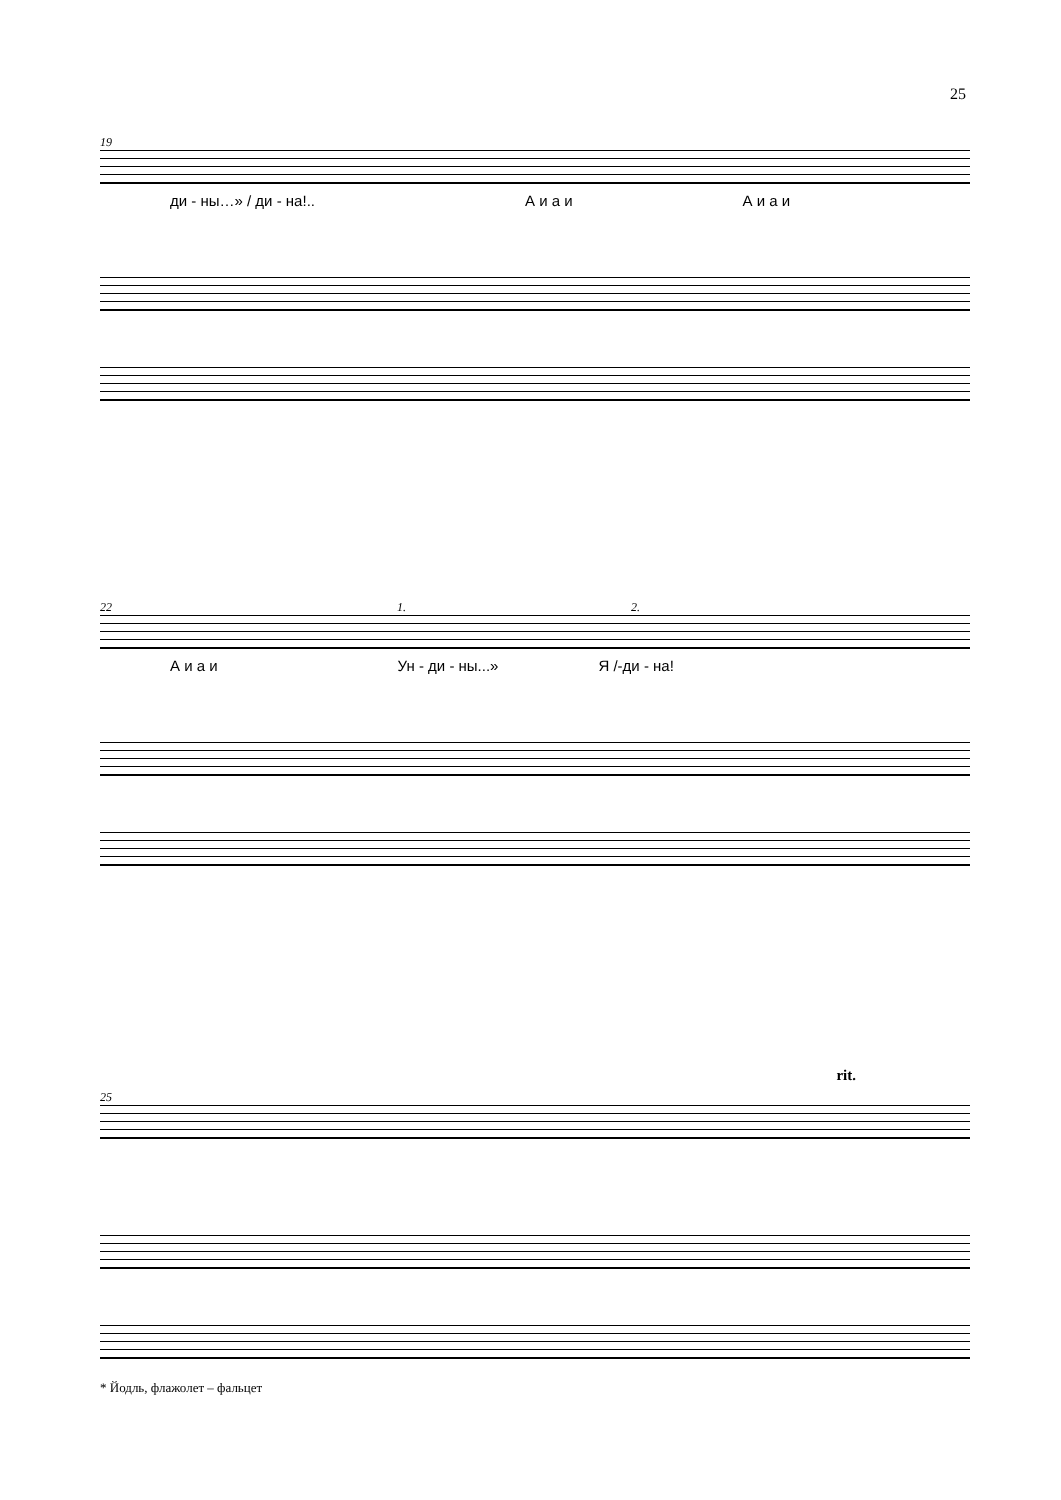25
19
ди - ны…» / ди - на!.. А и а и А и а и
22 1. 2.
А и а и Ун - ди - ны...» Я /-ди - на!
rit.
25
* Йодль, флажолет – фальцет